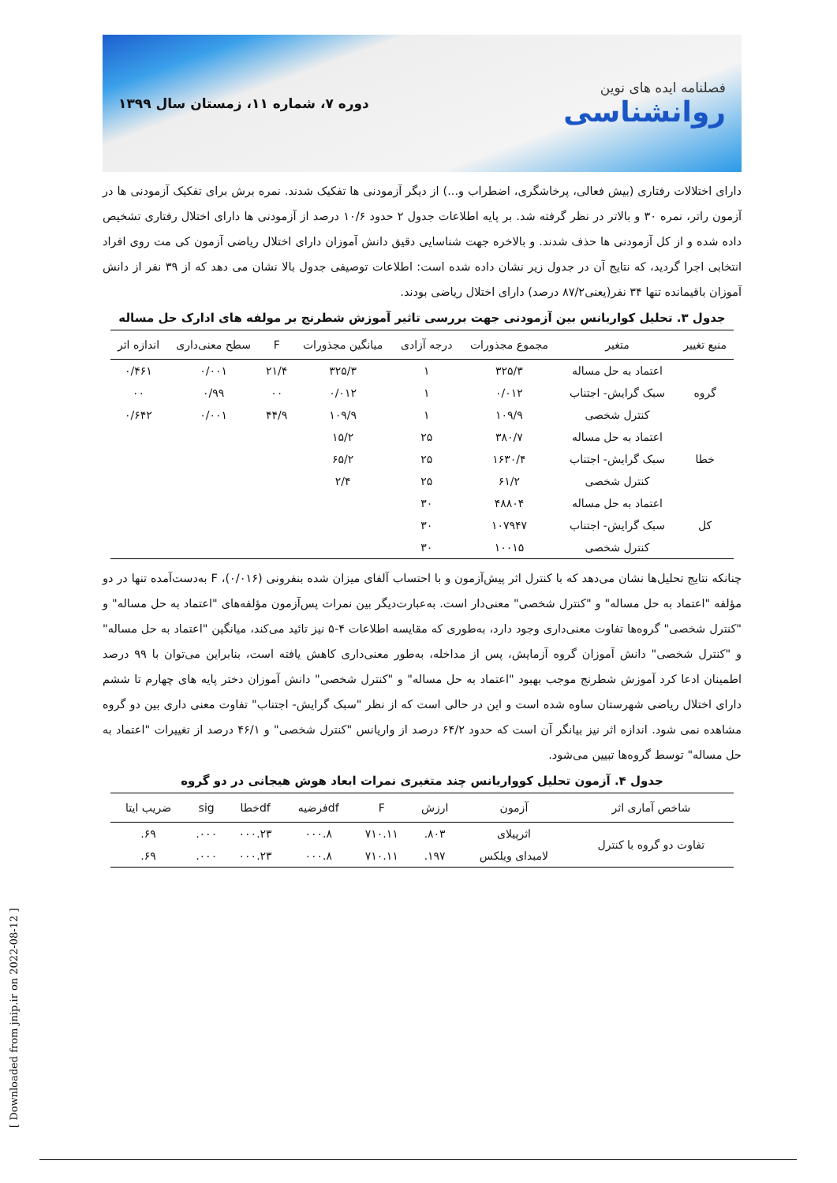دوره ۷، شماره ۱۱، زمستان سال ۱۳۹۹
فصلنامه ایده های نوین
روانشناسی
دارای اختلالات رفتاری (بیش فعالی، پرخاشگری، اضطراب و...) از دیگر آزمودنی ها تفکیک شدند. نمره برش برای تفکیک آزمودنی ها در آزمون راتر، نمره ۳۰ و بالاتر در نظر گرفته شد. بر پایه اطلاعات جدول ۲ حدود ۱۰/۶ درصد از آزمودنی ها دارای اختلال رفتاری تشخیص داده شده و از کل آزمودنی ها حذف شدند. و بالاخره جهت شناسایی دقیق دانش آموزان دارای اختلال ریاضی آزمون کی مت روی افراد انتخابی اجرا گردید، که نتایج آن در جدول زیر نشان داده شده است: اطلاعات توصیفی جدول بالا نشان می دهد که از ۳۹ نفر از دانش آموزان باقیمانده تنها ۳۴ نفر(یعنی۸۷/۲ درصد) دارای اختلال ریاضی بودند.
جدول ۳. تحلیل کواریانس بین آزمودنی جهت بررسی تاثیر آموزش شطرنج بر مولفه های ادارک حل مساله
| منبع تغییر | متغیر | مجموع مجذورات | درجه آزادی | میانگین مجذورات | F | سطح معنی‌داری | اندازه اثر |
| --- | --- | --- | --- | --- | --- | --- | --- |
| گروه | اعتماد به حل مساله | ۳۲۵/۳ | ۱ | ۳۲۵/۳ | ۲۱/۴ | ۰/۰۰۱ | ۰/۴۶۱ |
| | سبک گرایش- اجتناب | ۰/۰۱۲ | ۱ | ۰/۰۱۲ | ۰۰ | ۰/۹۹ | ۰۰ |
| | کنترل شخصی | ۱۰۹/۹ | ۱ | ۱۰۹/۹ | ۴۴/۹ | ۰/۰۰۱ | ۰/۶۴۲ |
| خطا | اعتماد به حل مساله | ۳۸۰/۷ | ۲۵ | ۱۵/۲ | | | |
| | سبک گرایش- اجتناب | ۱۶۳۰/۴ | ۲۵ | ۶۵/۲ | | | |
| | کنترل شخصی | ۶۱/۲ | ۲۵ | ۲/۴ | | | |
| کل | اعتماد به حل مساله | ۴۸۸۰۴ | ۳۰ | | | | |
| | سبک گرایش- اجتناب | ۱۰۷۹۴۷ | ۳۰ | | | | |
| | کنترل شخصی | ۱۰۰۱۵ | ۳۰ | | | | |
چنانکه نتایج تحلیل‌ها نشان می‌دهد که با کنترل اثر پیش‌آزمون و با احتساب آلفای میزان شده بنفرونی (۰/۰۱۶)، F به‌دست‌آمده تنها در دو مؤلفه "اعتماد به حل مساله" و "کنترل شخصی" معنی‌دار است. به‌عبارت‌دیگر بین نمرات پس‌آزمون مؤلفه‌های "اعتماد به حل مساله" و "کنترل شخصی" گروه‌ها تفاوت معنی‌داری وجود دارد، به‌طوری که مقایسه اطلاعات ۴-۵ نیز تائید می‌کند، میانگین "اعتماد به حل مساله" و "کنترل شخصی" دانش آموزان گروه آزمایش، پس از مداخله، به‌طور معنی‌داری کاهش یافته است، بنابراین می‌توان با ۹۹ درصد اطمینان ادعا کرد آموزش شطرنج موجب بهبود "اعتماد به حل مساله" و "کنترل شخصی" دانش آموزان دختر پایه های چهارم تا ششم دارای اختلال ریاضی شهرستان ساوه شده است و این در حالی است که از نظر "سبک گرایش- اجتناب" تفاوت معنی داری بین دو گروه مشاهده نمی شود. اندازه اثر نیز بیانگر آن است که حدود ۶۴/۲ درصد از واریانس "کنترل شخصی" و ۴۶/۱ درصد از تغییرات "اعتماد به حل مساله" توسط گروه‌ها تبیین می‌شود.
جدول ۴. آزمون تحلیل کوواریانس چند متغیری نمرات ابعاد هوش هیجانی در دو گروه
| شاخص آماری اثر | آزمون | ارزش | F | dfفرضیه | dfخطا | sig | ضریب ایتا |
| --- | --- | --- | --- | --- | --- | --- | --- |
| تفاوت دو گروه با کنترل | اثرپیلای | ۸۰۳. | ۷۱۰.۱۱ | ۰۰۰.۸ | ۰۰۰.۲۳ | ۰۰۰. | ۶۹. |
| | لامبدای ویلکس | ۱۹۷. | ۷۱۰.۱۱ | ۰۰۰.۸ | ۰۰۰.۲۳ | ۰۰۰. | ۶۹. |
[ Downloaded from jnip.ir on 2022-08-12 ]